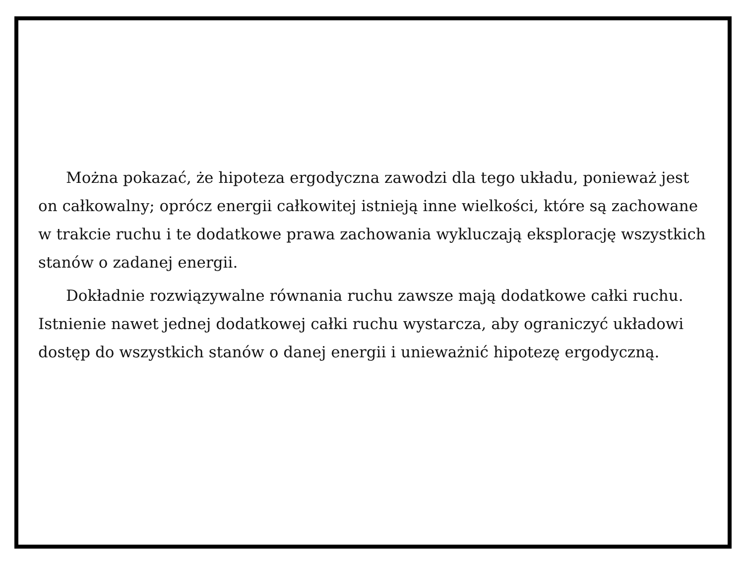Można pokazać, że hipoteza ergodyczna zawodzi dla tego układu, ponieważ jest on całkowalny; oprócz energii całkowitej istnieją inne wielkości, które są zachowane w trakcie ruchu i te dodatkowe prawa zachowania wykluczają eksplorację wszystkich stanów o zadanej energii.
Dokładnie rozwiązywalne równania ruchu zawsze mają dodatkowe całki ruchu. Istnienie nawet jednej dodatkowej całki ruchu wystarcza, aby ograniczyć układowi dostęp do wszystkich stanów o danej energii i unieważnić hipotezę ergodyczną.